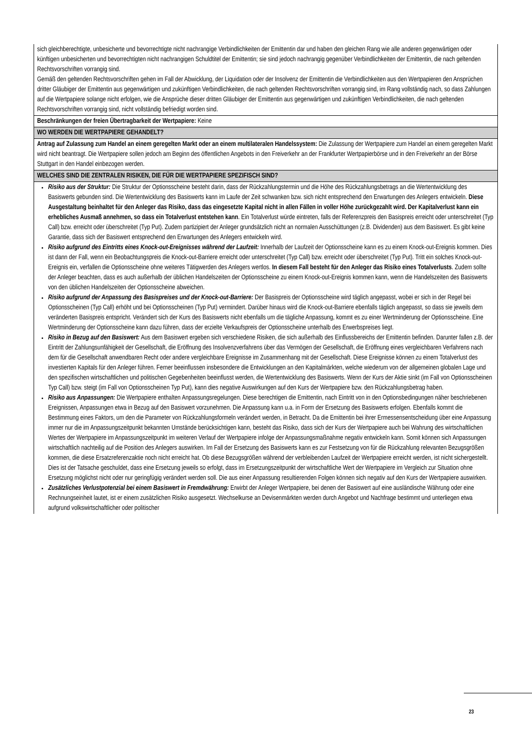| sich gleichberechtigte, unbesicherte und bevorrechtigte nicht nachrangige Verbindlichkeiten der Emittentin dar und haben den gleichen Rang wie alle anderen gegenwärtigen oder künftigen unbesicherten und bevorrechtigten nicht nachrangigen Schuldtitel der Emittentin; sie sind jedoch nachrangig gegenüber Verbindlichkeiten der Emittentin, die nach geltenden Rechtsvorschriften vorrangig sind. Gemäß den geltenden Rechtsvorschriften gehen im Fall der Abwicklung, der Liquidation oder der Insolvenz der Emittentin die Verbindlichkeiten aus den Wertpapieren den Ansprüchen dritter Gläubiger der Emittentin aus gegenwärtigen und zukünftigen Verbindlichkeiten, die nach geltenden Rechtsvorschriften vorrangig sind, im Rang vollständig nach, so dass Zahlungen auf die Wertpapiere solange nicht erfolgen, wie die Ansprüche dieser dritten Gläubiger der Emittentin aus gegenwärtigen und zukünftigen Verbindlichkeiten, die nach geltenden Rechtsvorschriften vorrangig sind, nicht vollständig befriedigt worden sind. |
| Beschränkungen der freien Übertragbarkeit der Wertpapiere: Keine |
| WO WERDEN DIE WERTPAPIERE GEHANDELT? |
| Antrag auf Zulassung zum Handel an einem geregelten Markt oder an einem multilateralen Handelssystem: Die Zulassung der Wertpapiere zum Handel an einem geregelten Markt wird nicht beantragt. Die Wertpapiere sollen jedoch am Beginn des öffentlichen Angebots in den Freiverkehr an der Frankfurter Wertpapierbörse und in den Freiverkehr an der Börse Stuttgart in den Handel einbezogen werden. |
| WELCHES SIND DIE ZENTRALEN RISIKEN, DIE FÜR DIE WERTPAPIERE SPEZIFISCH SIND? |
| Risiko aus der Struktur: Die Struktur der Optionsscheine besteht darin, dass der Rückzahlungstermin und die Höhe des Rückzahlungsbetrags an die Wertentwicklung des Basiswerts gebunden sind. Die Wertentwicklung des Basiswerts kann im Laufe der Zeit schwanken bzw. sich nicht entsprechend den Erwartungen des Anlegers entwickeln. Diese Ausgestaltung beinhaltet für den Anleger das Risiko, dass das eingesetzte Kapital nicht in allen Fällen in voller Höhe zurückgezahlt wird. Der Kapitalverlust kann ein erhebliches Ausmaß annehmen, so dass ein Totalverlust entstehen kann . Ein Totalverlust würde eintreten, falls der Referenzpreis den Basispreis erreicht oder unterschreitet (Typ Call) bzw. erreicht oder überschreitet (Typ Put). Zudem partizipiert der Anleger grundsätzlich nicht an normalen Ausschüttungen (z.B. Dividenden) aus dem Basiswert. Es gibt keine Garantie, dass sich der Basiswert entsprechend den Erwartungen des Anlegers entwickeln wird. Risiko aufgrund des Eintritts eines Knock-out-Ereignisses während der Laufzeit: Innerhalb der Laufzeit der Optionsscheine kann es zu einem Knock-out-Ereignis kommen. Dies ist dann der Fall, wenn ein Beobachtungspreis die Knock-out-Barriere erreicht oder unterschreitet (Typ Call) bzw. erreicht oder überschreitet (Typ Put). Tritt ein solches Knock-out-Ereignis ein, verfallen die Optionsscheine ohne weiteres Tätigwerden des Anlegers wertlos. In diesem Fall besteht für den Anleger das Risiko eines Totalverlusts . Zudem sollte der Anleger beachten, dass es auch außerhalb der üblichen Handelszeiten der Optionsscheine zu einem Knock-out-Ereignis kommen kann, wenn die Handelszeiten des Basiswerts von den üblichen Handelszeiten der Optionsscheine abweichen. Risiko aufgrund der Anpassung des Basispreises und der Knock-out-Barriere: Der Basispreis der Optionsscheine wird täglich angepasst, wobei er sich in der Regel bei Optionsscheinen (Typ Call) erhöht und bei Optionsscheinen (Typ Put) vermindert. Darüber hinaus wird die Knock-out-Barriere ebenfalls täglich angepasst, so dass sie jeweils dem veränderten Basispreis entspricht. Verändert sich der Kurs des Basiswerts nicht ebenfalls um die tägliche Anpassung, kommt es zu einer Wertminderung der Optionsscheine. Eine Wertminderung der Optionsscheine kann dazu führen, dass der erzielte Verkaufspreis der Optionsscheine unterhalb des Erwerbspreises liegt. Risiko in Bezug auf den Basiswert: Aus dem Basiswert ergeben sich verschiedene Risiken, die sich außerhalb des Einflussbereichs der Emittentin befinden. Darunter fallen z.B. der Eintritt der Zahlungsunfähigkeit der Gesellschaft, die Eröffnung des Insolvenzverfahrens über das Vermögen der Gesellschaft, die Eröffnung eines vergleichbaren Verfahrens nach dem für die Gesellschaft anwendbaren Recht oder andere vergleichbare Ereignisse im Zusammenhang mit der Gesellschaft. Diese Ereignisse können zu einem Totalverlust des investierten Kapitals für den Anleger führen. Ferner beeinflussen insbesondere die Entwicklungen an den Kapitalmärkten, welche wiederum von der allgemeinen globalen Lage und den spezifischen wirtschaftlichen und politischen Gegebenheiten beeinflusst werden, die Wertentwicklung des Basiswerts. Wenn der Kurs der Aktie sinkt (im Fall von Optionsscheinen Typ Call) bzw. steigt (im Fall von Optionsscheinen Typ Put), kann dies negative Auswirkungen auf den Kurs der Wertpapiere bzw. den Rückzahlungsbetrag haben. Risiko aus Anpassungen: Die Wertpapiere enthalten Anpassungsregelungen. Diese berechtigen die Emittentin, nach Eintritt von in den Optionsbedingungen näher beschriebenen Ereignissen, Anpassungen etwa in Bezug auf den Basiswert vorzunehmen. Die Anpassung kann u.a. in Form der Ersetzung des Basiswerts erfolgen. Ebenfalls kommt die Bestimmung eines Faktors, um den die Parameter von Rückzahlungsformeln verändert werden, in Betracht. Da die Emittentin bei ihrer Ermessensentscheidung über eine Anpassung immer nur die im Anpassungszeitpunkt bekannten Umstände berücksichtigen kann, besteht das Risiko, dass sich der Kurs der Wertpapiere auch bei Wahrung des wirtschaftlichen Wertes der Wertpapiere im Anpassungszeitpunkt im weiteren Verlauf der Wertpapiere infolge der Anpassungsmaßnahme negativ entwickeln kann. Somit können sich Anpassungen wirtschaftlich nachteilig auf die Position des Anlegers auswirken. Im Fall der Ersetzung des Basiswerts kann es zur Festsetzung von für die Rückzahlung relevanten Bezugsgrößen kommen, die diese Ersatzreferenzaktie noch nicht erreicht hat. Ob diese Bezugsgrößen während der verbleibenden Laufzeit der Wertpapiere erreicht werden, ist nicht sichergestellt. Dies ist der Tatsache geschuldet, dass eine Ersetzung jeweils so erfolgt, dass im Ersetzungszeitpunkt der wirtschaftliche Wert der Wertpapiere im Vergleich zur Situation ohne Ersetzung möglichst nicht oder nur geringfügig verändert werden soll. Die aus einer Anpassung resultierenden Folgen können sich negativ auf den Kurs der Wertpapiere auswirken. Zusätzliches Verlustpotenzial bei einem Basiswert in Fremdwährung: Erwirbt der Anleger Wertpapiere, bei denen der Basiswert auf eine ausländische Währung oder eine Rechnungseinheit lautet, ist er einem zusätzlichen Risiko ausgesetzt. Wechselkurse an Devisenmärkten werden durch Angebot und Nachfrage bestimmt und unterliegen etwa aufgrund volkswirtschaftlicher oder politischer |
23